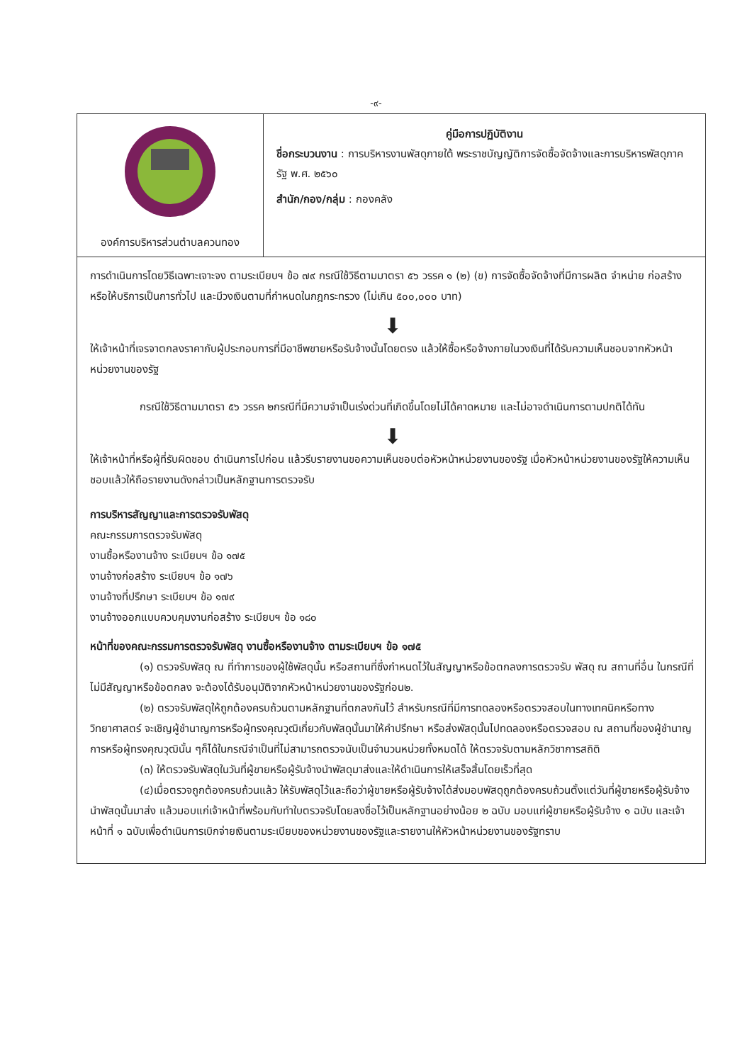-๙-
| องค์การบริหารส่วนตำบลควนทอง | คู่มือการปฏิบัติงาน ชื่อกระบวนงาน : การบริหารงานพัสดุภายใต้ พระราชบัญญัติการจัดซื้อจัดจ้างและการบริหารพัสดุภาครัฐ พ.ศ. ๒๕๖๐ สำนัก/กอง/กลุ่ม : กองคลัง |
การดำเนินการโดยวิธีเฉพาะเจาะจง ตามระเบียบฯ ข้อ ๗๙ กรณีใช้วิธีตามมาตรา ๕๖ วรรค ๑ (๒) (ข) การจัดซื้อจัดจ้างที่มีการผลิต จำหน่าย ก่อสร้าง หรือให้บริการเป็นการทั่วไป และมีวงเงินตามที่กำหนดในกฎกระทรวง (ไม่เกิน ๕๐๐,๐๐๐ บาท)
⬇
ให้เจ้าหน้าที่เจรจาตกลงราคากับผู้ประกอบการที่มีอาชีพขายหรือรับจ้างนั้นโดยตรง แล้วให้ซื้อหรือจ้างภายในวงเงินที่ได้รับความเห็นชอบจากหัวหน้าหน่วยงานของรัฐ
กรณีใช้วิธีตามมาตรา ๕๖ วรรค ๒กรณีที่มีความจำเป็นเร่งด่วนที่เกิดขึ้นโดยไม่ได้คาดหมาย และไม่อาจดำเนินการตามปกติได้ทัน
⬇
ให้เจ้าหน้าที่หรือผู้ที่รับผิดชอบ ดำเนินการไปก่อน แล้วรีบรายงานขอความเห็นชอบต่อหัวหน้าหน่วยงานของรัฐ เมื่อหัวหน้าหน่วยงานของรัฐให้ความเห็นชอบแล้วให้ถือรายงานดังกล่าวเป็นหลักฐานการตรวจรับ
การบริหารสัญญาและการตรวจรับพัสดุ
คณะกรรมการตรวจรับพัสดุ
งานซื้อหรืองานจ้าง ระเบียบฯ ข้อ ๑๗๕
งานจ้างก่อสร้าง ระเบียบฯ ข้อ ๑๗๖
งานจ้างที่ปรึกษา ระเบียบฯ ข้อ ๑๗๙
งานจ้างออกแบบควบคุมงานก่อสร้าง ระเบียบฯ ข้อ ๑๘๐
หน้าที่ของคณะกรรมการตรวจรับพัสดุ งานซื้อหรืองานจ้าง ตามระเบียบฯ ข้อ ๑๗๕
(๑) ตรวจรับพัสดุ ณ ที่ทำการของผู้ใช้พัสดุนั้น หรือสถานที่ซึ่งกำหนดไว้ในสัญญาหรือข้อตกลงการตรวจรับ พัสดุ ณ สถานที่อื่น ในกรณีที่ไม่มีสัญญาหรือข้อตกลง จะต้องได้รับอนุมัติจากหัวหน้าหน่วยงานของรัฐก่อน๒.
(๒) ตรวจรับพัสดุให้ถูกต้องครบถ้วนตามหลักฐานที่ตกลงกันไว้ สำหรับกรณีที่มีการทดลองหรือตรวจสอบในทางเทคนิคหรือทางวิทยาศาสตร์ จะเชิญผู้ชำนาญการหรือผู้ทรงคุณวุฒิเกี่ยวกับพัสดุนั้นมาให้คำปรึกษา หรือส่งพัสดุนั้นไปทดลองหรือตรวจสอบ ณ สถานที่ของผู้ชำนาญการหรือผู้ทรงคุณวุฒินั้น ๆก็ได้ในกรณีจำเป็นที่ไม่สามารถตรวจนับเป็นจำนวนหน่วยทั้งหมดได้ ให้ตรวจรับตามหลักวิชาการสถิติ
(๓) ให้ตรวจรับพัสดุในวันที่ผู้ขายหรือผู้รับจ้างนำพัสดุมาส่งและให้ดำเนินการให้เสร็จสิ้นโดยเร็วที่สุด
(๔)เมื่อตรวจถูกต้องครบถ้วนแล้ว ให้รับพัสดุไว้และถือว่าผู้ขายหรือผู้รับจ้างได้ส่งมอบพัสดุถูกต้องครบถ้วนตั้งแต่วันที่ผู้ขายหรือผู้รับจ้างนำพัสดุนั้นมาส่ง แล้วมอบแก่เจ้าหน้าที่พร้อมกับทำใบตรวจรับโดยลงชื่อไว้เป็นหลักฐานอย่างน้อย ๒ ฉบับ มอบแก่ผู้ขายหรือผู้รับจ้าง ๑ ฉบับ และเจ้าหน้าที่ ๑ ฉบับเพื่อดำเนินการเบิกจ่ายเงินตามระเบียบของหน่วยงานของรัฐและรายงานให้หัวหน้าหน่วยงานของรัฐทราบ